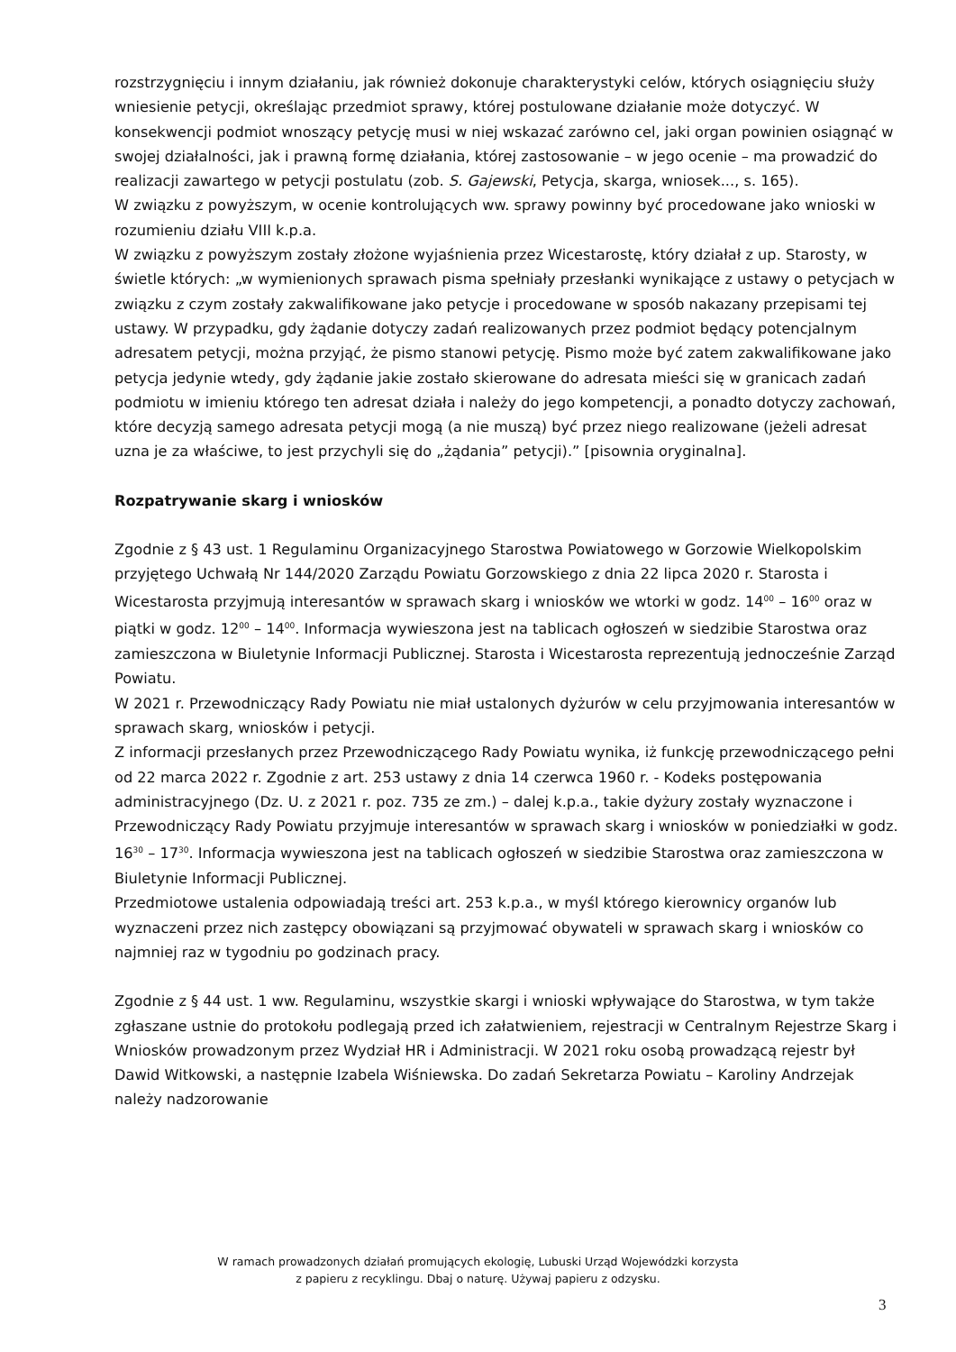rozstrzygnięciu i innym działaniu, jak również dokonuje charakterystyki celów, których osiągnięciu służy wniesienie petycji, określając przedmiot sprawy, której postulowane działanie może dotyczyć. W konsekwencji podmiot wnoszący petycję musi w niej wskazać zarówno cel, jaki organ powinien osiągnąć w swojej działalności, jak i prawną formę działania, której zastosowanie – w jego ocenie – ma prowadzić do realizacji zawartego w petycji postulatu (zob. S. Gajewski, Petycja, skarga, wniosek..., s. 165).
W związku z powyższym, w ocenie kontrolujących ww. sprawy powinny być procedowane jako wnioski w rozumieniu działu VIII k.p.a.
W związku z powyższym zostały złożone wyjaśnienia przez Wicestarostę, który działał z up. Starosty, w świetle których: „w wymienionych sprawach pisma spełniały przesłanki wynikające z ustawy o petycjach w związku z czym zostały zakwalifikowane jako petycje i procedowane w sposób nakazany przepisami tej ustawy. W przypadku, gdy żądanie dotyczy zadań realizowanych przez podmiot będący potencjalnym adresatem petycji, można przyjąć, że pismo stanowi petycję. Pismo może być zatem zakwalifikowane jako petycja jedynie wtedy, gdy żądanie jakie zostało skierowane do adresata mieści się w granicach zadań podmiotu w imieniu którego ten adresat działa i należy do jego kompetencji, a ponadto dotyczy zachowań, które decyzją samego adresata petycji mogą (a nie muszą) być przez niego realizowane (jeżeli adresat uzna je za właściwe, to jest przychyli się do „żądania” petycji).” [pisownia oryginalna].
Rozpatrywanie skarg i wniosków
Zgodnie z § 43 ust. 1 Regulaminu Organizacyjnego Starostwa Powiatowego w Gorzowie Wielkopolskim przyjętego Uchwałą Nr 144/2020 Zarządu Powiatu Gorzowskiego z dnia 22 lipca 2020 r. Starosta i Wicestarosta przyjmują interesantów w sprawach skarg i wniosków we wtorki w godz. 14<sup>00</sup> – 16<sup>00</sup> oraz w piątki w godz. 12<sup>00</sup> – 14<sup>00</sup>. Informacja wywieszona jest na tablicach ogłoszeń w siedzibie Starostwa oraz zamieszczona w Biuletynie Informacji Publicznej. Starosta i Wicestarosta reprezentują jednocześnie Zarząd Powiatu.
W 2021 r. Przewodniczący Rady Powiatu nie miał ustalonych dyżurów w celu przyjmowania interesantów w sprawach skarg, wniosków i petycji.
Z informacji przesłanych przez Przewodniczącego Rady Powiatu wynika, iż funkcję przewodniczącego pełni od 22 marca 2022 r. Zgodnie z art. 253 ustawy z dnia 14 czerwca 1960 r. - Kodeks postępowania administracyjnego (Dz. U. z 2021 r. poz. 735 ze zm.) – dalej k.p.a., takie dyżury zostały wyznaczone i Przewodniczący Rady Powiatu przyjmuje interesantów w sprawach skarg i wniosków w poniedziałki w godz. 16<sup>30</sup> – 17<sup>30</sup>. Informacja wywieszona jest na tablicach ogłoszeń w siedzibie Starostwa oraz zamieszczona w Biuletynie Informacji Publicznej.
Przedmiotowe ustalenia odpowiadają treści art. 253 k.p.a., w myśl którego kierownicy organów lub wyznaczeni przez nich zastępcy obowiązani są przyjmować obywateli w sprawach skarg i wniosków co najmniej raz w tygodniu po godzinach pracy.
Zgodnie z § 44 ust. 1 ww. Regulaminu, wszystkie skargi i wnioski wpływające do Starostwa, w tym także zgłaszane ustnie do protokołu podlegają przed ich załatwieniem, rejestracji w Centralnym Rejestrze Skarg i Wniosków prowadzonym przez Wydział HR i Administracji. W 2021 roku osobą prowadzącą rejestr był Dawid Witkowski, a następnie Izabela Wiśniewska. Do zadań Sekretarza Powiatu – Karoliny Andrzejak należy nadzorowanie
W ramach prowadzonych działań promujących ekologię, Lubuski Urząd Wojewódzki korzysta
z papieru z recyklingu. Dbaj o naturę. Używaj papieru z odzysku.
3